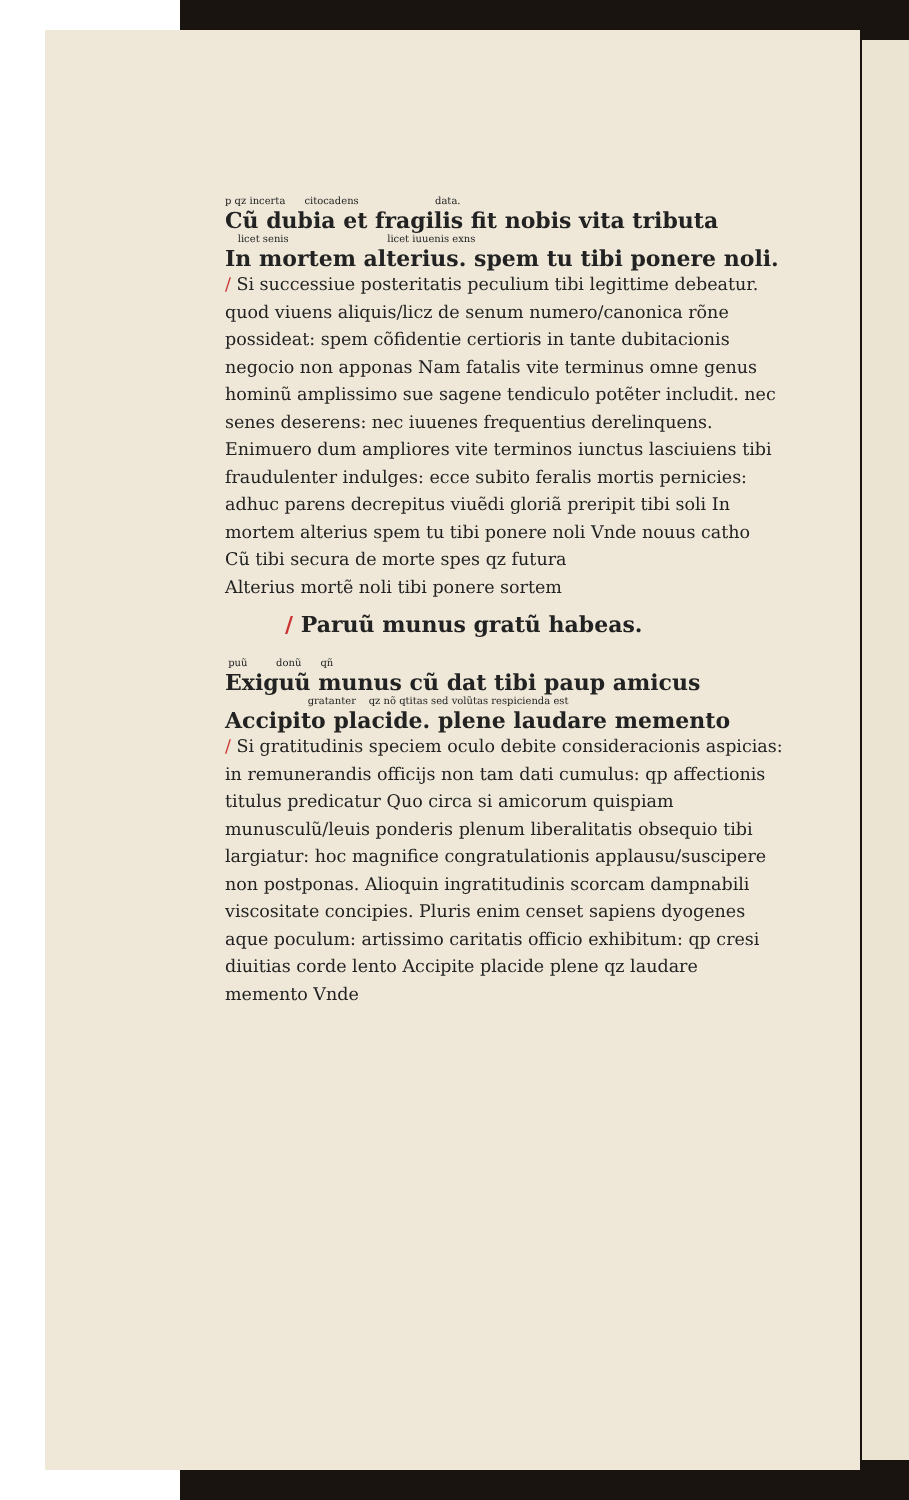p qz incerta citocadens data.
Cũ dubia et fragilis fit nobis vita tributa
licet senis licet iuuenis exns
In mortem alterius. spem tu tibi ponere noli.
/ Si successiue posteritatis peculium tibi legittime debeatur. quod viuens aliquis/licz de senum numero/canonica rõne possideat: spem cõfidentie certioris in tante dubitacionis negocio non apponas Nam fatalis vite terminus omne genus hominũ amplissimo sue sagene tendiculo potẽter includit. nec senes deserens: nec iuuenes frequentius derelinquens. Enimuero dum ampliores vite terminos iunctus lasciuiens tibi fraudulenter indulges: ecce subito feralis mortis pernicies: adhuc parens decrepitus viuẽdi gloriã preripit tibi soli In mortem alterius spem tu tibi ponere noli Vnde nouus catho
Cũ tibi secura de morte spes qz futura
Alterius mortẽ noli tibi ponere sortem
/ Paruũ munus gratũ habeas.
puũ donũ qñ
Exiguũ munus cũ dat tibi paup amicus
gratanter qz nõ qtitas sed volũtas respicienda est
Accipito placide. plene laudare memento
/ Si gratitudinis speciem oculo debite consideracionis aspicias: in remunerandis officijs non tam dati cumulus: qp affectionis titulus predicatur Quo circa si amicorum quispiam munusculũ/leuis ponderis plenum liberalitatis obsequio tibi largiatur: hoc magnifice congratulationis applausu/suscipere non postponas. Alioquin ingratitudinis scorcam dampnabili viscositate concipies. Pluris enim censet sapiens dyogenes aque poculum: artissimo caritatis officio exhibitum: qp cresi diuitias corde lento Accipite placide plene qz laudare memento Vnde